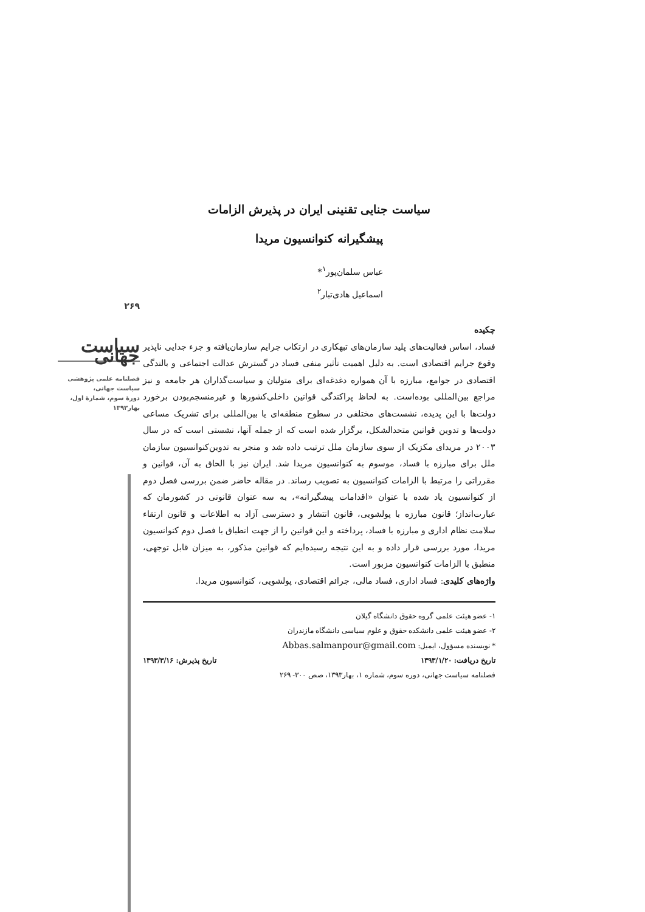۲۶۹
سیاست جهانی
فصلنامه علمی پژوهشی
سیاست جهانی،
دورهٔ سوم، شمارهٔ اول،
بهار۱۳۹۳
سیاست جنایی تقنینی ایران در پذیرش الزامات
پیشگیرانه کنوانسیون مریدا
عباس سلمان‌پور<sup>۱</sup>*
اسماعیل هادی‌تبار<sup>۲</sup>
چکیده
فساد، اساس فعالیت‌های پلید سازمان‌های تبهکاری در ارتکاب جرایم سازمان‌یافته و جزء جدایی ناپذیر وقوع جرایم اقتصادی است. به دلیل اهمیت تأثیر منفی فساد در گسترش عدالت اجتماعی و بالندگی اقتصادی در جوامع، مبارزه با آن همواره دغدغه‌ای برای متولیان و سیاست‌گذاران هر جامعه و نیز مراجع بین‌المللی بوده‌است. به لحاظ پراکندگی قوانین داخلی‌کشورها و غیرمنسجم‌بودن برخورد دولت‌ها با این پدیده، نشست‌های مختلفی در سطوح منطقه‌ای یا بین‌المللی برای تشریک مساعی دولت‌ها و تدوین قوانین متحدالشکل، برگزار شده است که از جمله آنها، نشستی است که در سال ۲۰۰۳ در مریدای مکزیک از سوی سازمان ملل ترتیب داده شد و منجر به تدوین‌کنوانسیون سازمان ملل برای مبارزه با فساد، موسوم به کنوانسیون مریدا شد. ایران نیز با الحاق به آن، قوانین و مقرراتی را مرتبط با الزامات کنوانسیون به تصویب رساند. در مقاله حاضر ضمن بررسی فصل دوم از کنوانسیون یاد شده با عنوان «اقدامات پیشگیرانه»، به سه عنوان قانونی در کشورمان که عبارت‌انداز؛ قانون مبارزه با پولشویی، قانون انتشار و دسترسی آزاد به اطلاعات و قانون ارتقاء سلامت نظام اداری و مبارزه با فساد، پرداخته و این قوانین را از جهت انطباق با فصل دوم کنوانسیون مریدا، مورد بررسی قرار داده و به این نتیجه رسیده‌ایم که قوانین مذکور، به میزان قابل توجهی، منطبق با الزامات کنوانسیون مزبور است.
واژه‌های کلیدی: فساد اداری، فساد مالی، جرائم اقتصادی، پولشویی، کنوانسیون مریدا.
۱- عضو هیئت علمی گروه حقوق دانشگاه گیلان
۲- عضو هیئت علمی دانشکده حقوق و علوم سیاسی دانشگاه مازندران
* نویسنده مسؤول، ایمیل: Abbas.salmanpour@gmail.com
تاریخ دریافت: ۱۳۹۳/۱/۲۰ تاریخ پذیرش: ۱۳۹۳/۳/۱۶
فصلنامه سیاست جهانی، دوره سوم، شماره ۱، بهار۱۳۹۳، صص ۳۰۰- ۲۶۹